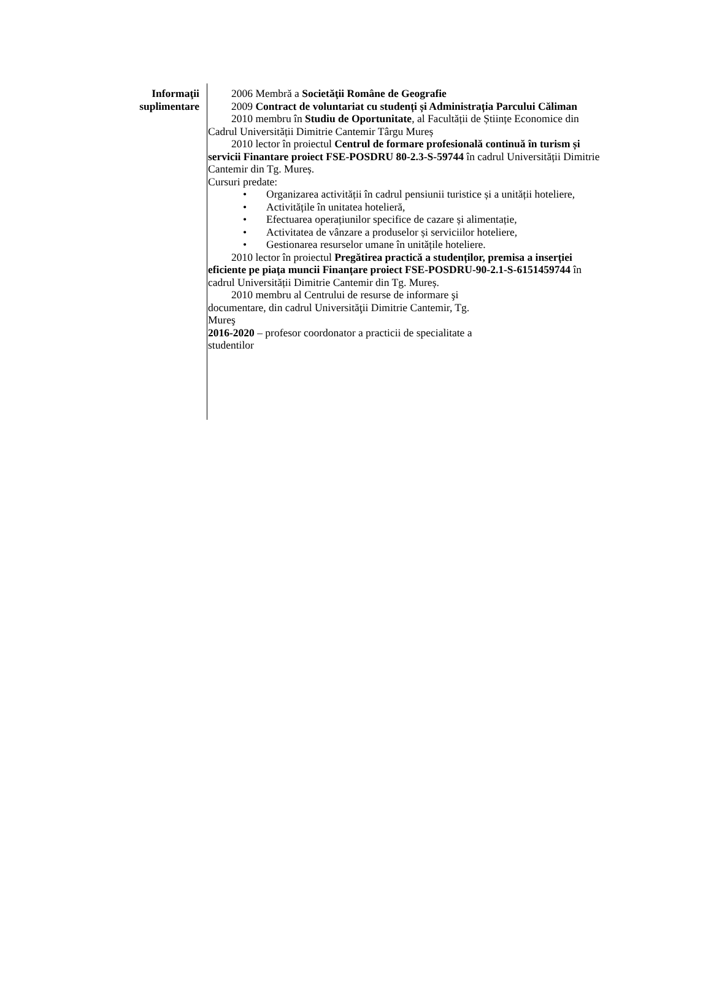Informaţii
suplimentare
2006 Membră a Societăţii Române de Geografie
2009 Contract de voluntariat cu studenți și Administrația Parcului Căliman
2010 membru în Studiu de Oportunitate, al Facultății de Științe Economice din Cadrul Universității Dimitrie Cantemir Târgu Mureș
2010 lector în proiectul Centrul de formare profesională continuă în turism și servicii Finantare proiect FSE-POSDRU 80-2.3-S-59744 în cadrul Universității Dimitrie Cantemir din Tg. Mureș.
Cursuri predate:
• Organizarea activității în cadrul pensiunii turistice și a unității hoteliere,
• Activitățile în unitatea hotelieră,
• Efectuarea operațiunilor specifice de cazare și alimentație,
• Activitatea de vânzare a produselor și serviciilor hoteliere,
• Gestionarea resurselor umane în unitățile hoteliere.
2010 lector în proiectul Pregătirea practică a studenților, premisa a inserției eficiente pe piața muncii Finanțare proiect FSE-POSDRU-90-2.1-S-6151459744 în cadrul Universității Dimitrie Cantemir din Tg. Mureș.
2010 membru al Centrului de resurse de informare şi documentare, din cadrul Universităţii Dimitrie Cantemir, Tg. Mureş
2016-2020 – profesor coordonator a practicii de specialitate a studentilor